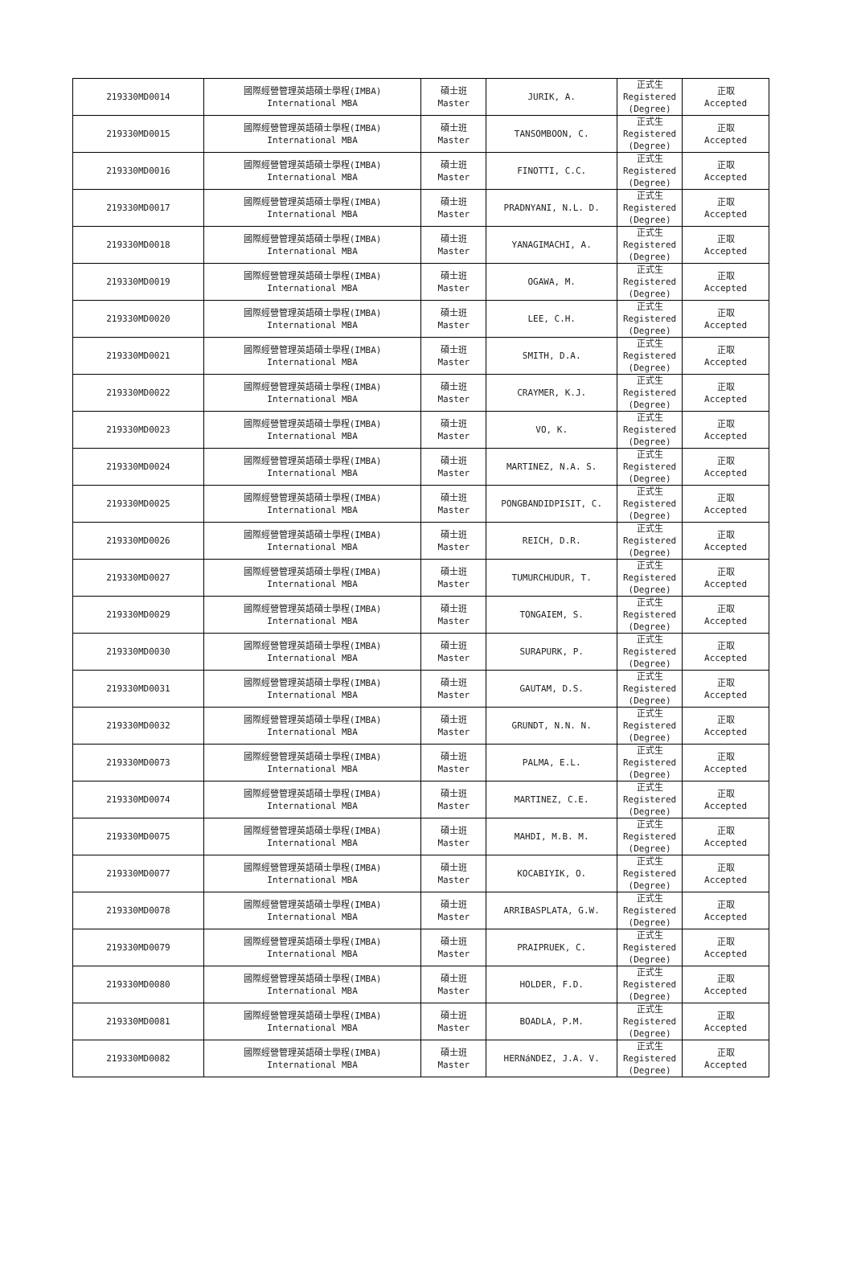| 219330MD0014 | 國際經營管理英語碩士學程(IMBA) International MBA | 碩士班 Master | JURIK, A. | 正式生 Registered (Degree) | 正取 Accepted |
| 219330MD0015 | 國際經營管理英語碩士學程(IMBA) International MBA | 碩士班 Master | TANSOMBOON, C. | 正式生 Registered (Degree) | 正取 Accepted |
| 219330MD0016 | 國際經營管理英語碩士學程(IMBA) International MBA | 碩士班 Master | FINOTTI, C.C. | 正式生 Registered (Degree) | 正取 Accepted |
| 219330MD0017 | 國際經營管理英語碩士學程(IMBA) International MBA | 碩士班 Master | PRADNYANI, N.L. D. | 正式生 Registered (Degree) | 正取 Accepted |
| 219330MD0018 | 國際經營管理英語碩士學程(IMBA) International MBA | 碩士班 Master | YANAGIMACHI, A. | 正式生 Registered (Degree) | 正取 Accepted |
| 219330MD0019 | 國際經營管理英語碩士學程(IMBA) International MBA | 碩士班 Master | OGAWA, M. | 正式生 Registered (Degree) | 正取 Accepted |
| 219330MD0020 | 國際經營管理英語碩士學程(IMBA) International MBA | 碩士班 Master | LEE, C.H. | 正式生 Registered (Degree) | 正取 Accepted |
| 219330MD0021 | 國際經營管理英語碩士學程(IMBA) International MBA | 碩士班 Master | SMITH, D.A. | 正式生 Registered (Degree) | 正取 Accepted |
| 219330MD0022 | 國際經營管理英語碩士學程(IMBA) International MBA | 碩士班 Master | CRAYMER, K.J. | 正式生 Registered (Degree) | 正取 Accepted |
| 219330MD0023 | 國際經營管理英語碩士學程(IMBA) International MBA | 碩士班 Master | VO, K. | 正式生 Registered (Degree) | 正取 Accepted |
| 219330MD0024 | 國際經營管理英語碩士學程(IMBA) International MBA | 碩士班 Master | MARTINEZ, N.A. S. | 正式生 Registered (Degree) | 正取 Accepted |
| 219330MD0025 | 國際經營管理英語碩士學程(IMBA) International MBA | 碩士班 Master | PONGBANDIDPISIT, C. | 正式生 Registered (Degree) | 正取 Accepted |
| 219330MD0026 | 國際經營管理英語碩士學程(IMBA) International MBA | 碩士班 Master | REICH, D.R. | 正式生 Registered (Degree) | 正取 Accepted |
| 219330MD0027 | 國際經營管理英語碩士學程(IMBA) International MBA | 碩士班 Master | TUMURCHUDUR, T. | 正式生 Registered (Degree) | 正取 Accepted |
| 219330MD0029 | 國際經營管理英語碩士學程(IMBA) International MBA | 碩士班 Master | TONGAIEM, S. | 正式生 Registered (Degree) | 正取 Accepted |
| 219330MD0030 | 國際經營管理英語碩士學程(IMBA) International MBA | 碩士班 Master | SURAPURK, P. | 正式生 Registered (Degree) | 正取 Accepted |
| 219330MD0031 | 國際經營管理英語碩士學程(IMBA) International MBA | 碩士班 Master | GAUTAM, D.S. | 正式生 Registered (Degree) | 正取 Accepted |
| 219330MD0032 | 國際經營管理英語碩士學程(IMBA) International MBA | 碩士班 Master | GRUNDT, N.N. N. | 正式生 Registered (Degree) | 正取 Accepted |
| 219330MD0073 | 國際經營管理英語碩士學程(IMBA) International MBA | 碩士班 Master | PALMA, E.L. | 正式生 Registered (Degree) | 正取 Accepted |
| 219330MD0074 | 國際經營管理英語碩士學程(IMBA) International MBA | 碩士班 Master | MARTINEZ, C.E. | 正式生 Registered (Degree) | 正取 Accepted |
| 219330MD0075 | 國際經營管理英語碩士學程(IMBA) International MBA | 碩士班 Master | MAHDI, M.B. M. | 正式生 Registered (Degree) | 正取 Accepted |
| 219330MD0077 | 國際經營管理英語碩士學程(IMBA) International MBA | 碩士班 Master | KOCABIYIK, O. | 正式生 Registered (Degree) | 正取 Accepted |
| 219330MD0078 | 國際經營管理英語碩士學程(IMBA) International MBA | 碩士班 Master | ARRIBASPLATA, G.W. | 正式生 Registered (Degree) | 正取 Accepted |
| 219330MD0079 | 國際經營管理英語碩士學程(IMBA) International MBA | 碩士班 Master | PRAIPRUEK, C. | 正式生 Registered (Degree) | 正取 Accepted |
| 219330MD0080 | 國際經營管理英語碩士學程(IMBA) International MBA | 碩士班 Master | HOLDER, F.D. | 正式生 Registered (Degree) | 正取 Accepted |
| 219330MD0081 | 國際經營管理英語碩士學程(IMBA) International MBA | 碩士班 Master | BOADLA, P.M. | 正式生 Registered (Degree) | 正取 Accepted |
| 219330MD0082 | 國際經營管理英語碩士學程(IMBA) International MBA | 碩士班 Master | HERNáNDEZ, J.A. V. | 正式生 Registered (Degree) | 正取 Accepted |